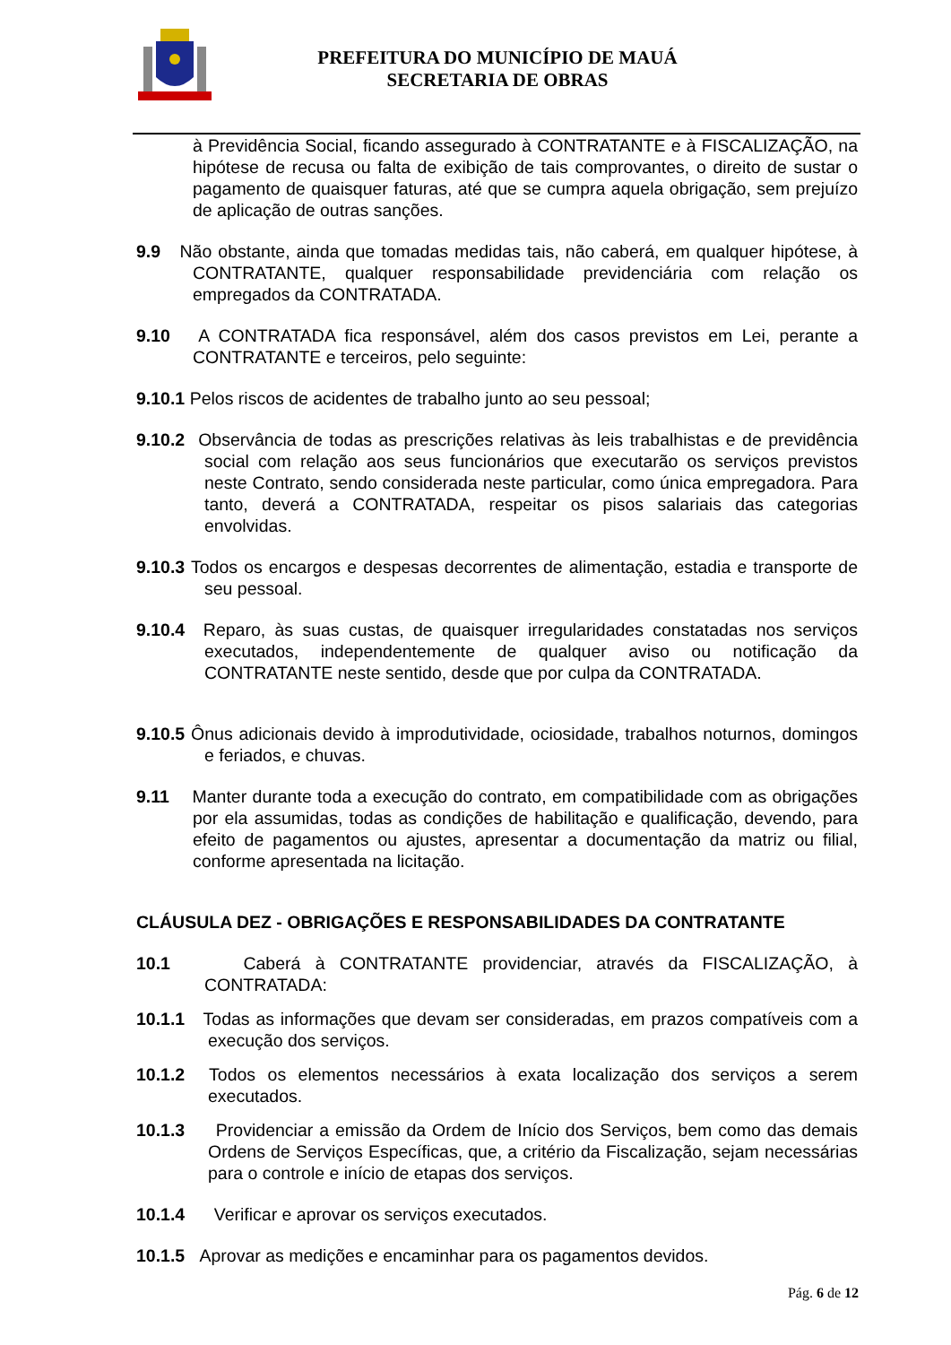PREFEITURA DO MUNICÍPIO DE MAUÁ
SECRETARIA DE OBRAS
à Previdência Social, ficando assegurado à CONTRATANTE e à FISCALIZAÇÃO, na hipótese de recusa ou falta de exibição de tais comprovantes, o direito de sustar o pagamento de quaisquer faturas, até que se cumpra aquela obrigação, sem prejuízo de aplicação de outras sanções.
9.9 Não obstante, ainda que tomadas medidas tais, não caberá, em qualquer hipótese, à CONTRATANTE, qualquer responsabilidade previdenciária com relação os empregados da CONTRATADA.
9.10 A CONTRATADA fica responsável, além dos casos previstos em Lei, perante a CONTRATANTE e terceiros, pelo seguinte:
9.10.1 Pelos riscos de acidentes de trabalho junto ao seu pessoal;
9.10.2 Observância de todas as prescrições relativas às leis trabalhistas e de previdência social com relação aos seus funcionários que executarão os serviços previstos neste Contrato, sendo considerada neste particular, como única empregadora. Para tanto, deverá a CONTRATADA, respeitar os pisos salariais das categorias envolvidas.
9.10.3 Todos os encargos e despesas decorrentes de alimentação, estadia e transporte de seu pessoal.
9.10.4 Reparo, às suas custas, de quaisquer irregularidades constatadas nos serviços executados, independentemente de qualquer aviso ou notificação da CONTRATANTE neste sentido, desde que por culpa da CONTRATADA.
9.10.5 Ônus adicionais devido à improdutividade, ociosidade, trabalhos noturnos, domingos e feriados, e chuvas.
9.11 Manter durante toda a execução do contrato, em compatibilidade com as obrigações por ela assumidas, todas as condições de habilitação e qualificação, devendo, para efeito de pagamentos ou ajustes, apresentar a documentação da matriz ou filial, conforme apresentada na licitação.
CLÁUSULA DEZ - OBRIGAÇÕES E RESPONSABILIDADES DA CONTRATANTE
10.1 Caberá à CONTRATANTE providenciar, através da FISCALIZAÇÃO, à CONTRATADA:
10.1.1 Todas as informações que devam ser consideradas, em prazos compatíveis com a execução dos serviços.
10.1.2 Todos os elementos necessários à exata localização dos serviços a serem executados.
10.1.3 Providenciar a emissão da Ordem de Início dos Serviços, bem como das demais Ordens de Serviços Específicas, que, a critério da Fiscalização, sejam necessárias para o controle e início de etapas dos serviços.
10.1.4 Verificar e aprovar os serviços executados.
10.1.5 Aprovar as medições e encaminhar para os pagamentos devidos.
Pág. 6 de 12